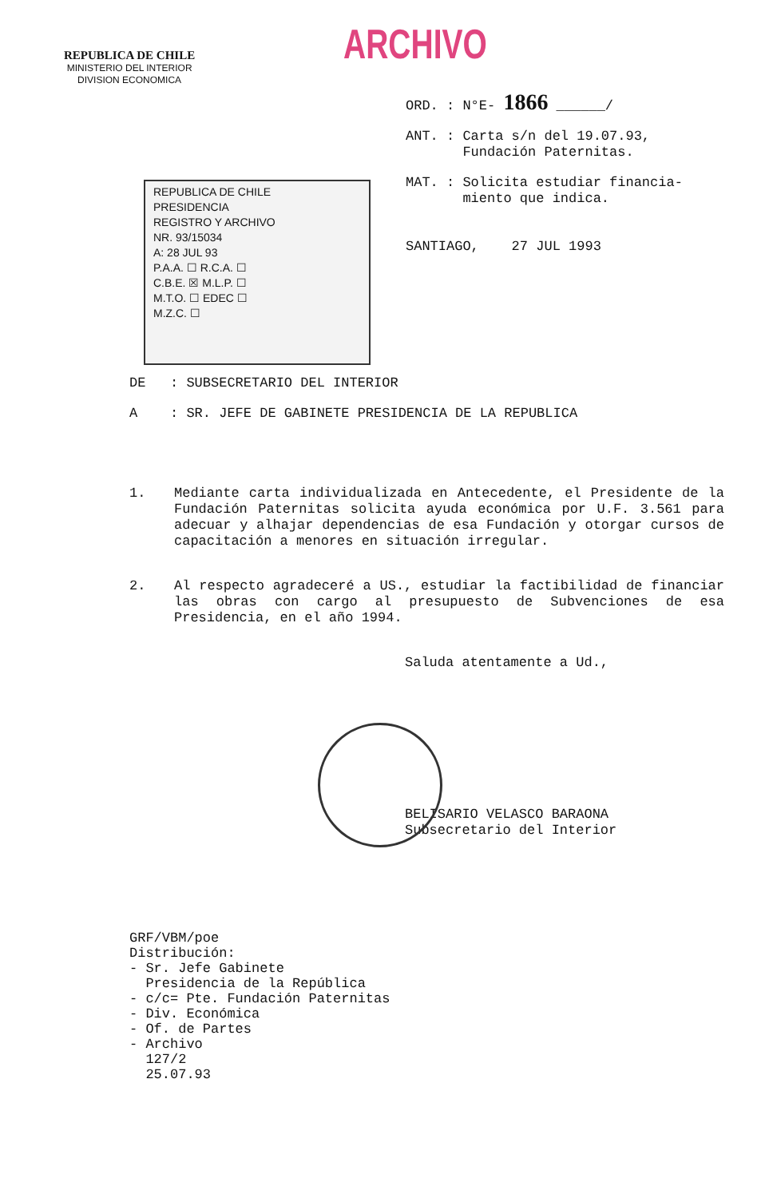REPUBLICA DE CHILE
MINISTERIO DEL INTERIOR
DIVISION ECONOMICA
ARCHIVO
ORD. : N°E- 1866 ______/
ANT. : Carta s/n del 19.07.93,
Fundación Paternitas.
MAT. : Solicita estudiar financia-
miento que indica.
SANTIAGO, 27 JUL 1993
REPUBLICA DE CHILE
PRESIDENCIA
REGISTRO Y ARCHIVO
NR. 93/15034
A: 28 JUL 93
P.A.A. ☐ R.C.A. ☐
C.B.E. ☒ M.L.P. ☐
M.T.O. ☐ EDEC ☐
M.Z.C. ☐
DE : SUBSECRETARIO DEL INTERIOR
A : SR. JEFE DE GABINETE PRESIDENCIA DE LA REPUBLICA
1. Mediante carta individualizada en Antecedente, el Presidente de la Fundación Paternitas solicita ayuda económica por U.F. 3.561 para adecuar y alhajar dependencias de esa Fundación y otorgar cursos de capacitación a menores en situación irregular.
2. Al respecto agradeceré a US., estudiar la factibilidad de financiar las obras con cargo al presupuesto de Subvenciones de esa Presidencia, en el año 1994.
Saluda atentamente a Ud.,
BELISARIO VELASCO BARAONA
Subsecretario del Interior
GRF/VBM/poe
Distribución:
- Sr. Jefe Gabinete
Presidencia de la República
- c/c= Pte. Fundación Paternitas
- Div. Económica
- Of. de Partes
- Archivo
127/2
25.07.93